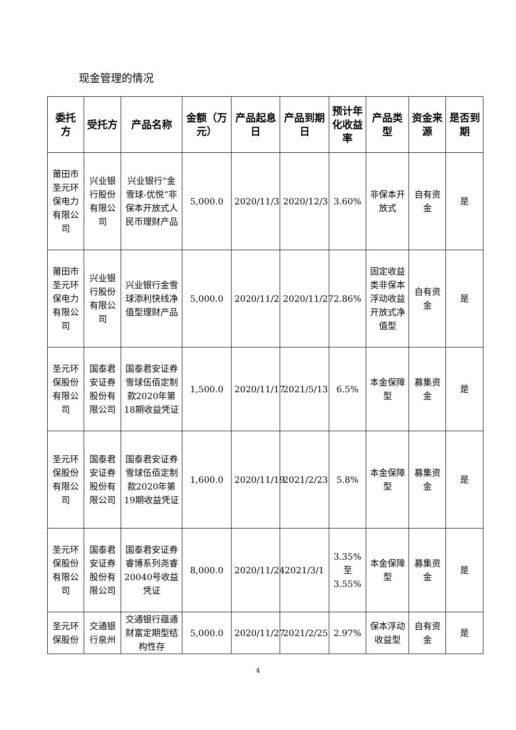现金管理的情况
| 委托方 | 受托方 | 产品名称 | 金额（万元） | 产品起息日 | 产品到期日 | 预计年化收益率 | 产品类型 | 资金来源 | 是否到期 |
| --- | --- | --- | --- | --- | --- | --- | --- | --- | --- |
| 莆田市圣元环保电力有限公司 | 兴业银行股份有限公司 | 兴业银行“金雪球-优悦”非保本开放式人民币理财产品 | 5,000.0 | 2020/11/3 | 2020/12/3 | 3.60% | 非保本开放式 | 自有资金 | 是 |
| 莆田市圣元环保电力有限公司 | 兴业银行股份有限公司 | 兴业银行金雪球添利快线净值型理财产品 | 5,000.0 | 2020/11/2 | 2020/11/27 | 2.86% | 固定收益类非保本浮动收益开放式净值型 | 自有资金 | 是 |
| 圣元环保股份有限公司 | 国泰君安证券股份有限公司 | 国泰君安证券雪球伍佰定制款2020年第18期收益凭证 | 1,500.0 | 2020/11/17 | 2021/5/13 | 6.5% | 本金保障型 | 募集资金 | 是 |
| 圣元环保股份有限公司 | 国泰君安证券股份有限公司 | 国泰君安证券雪球伍佰定制款2020年第19期收益凭证 | 1,600.0 | 2020/11/19 | 2021/2/23 | 5.8% | 本金保障型 | 募集资金 | 是 |
| 圣元环保股份有限公司 | 国泰君安证券股份有限公司 | 国泰君安证券睿博系列尧睿20040号收益凭证 | 8,000.0 | 2020/11/24 | 2021/3/1 | 3.35%至3.55% | 本金保障型 | 募集资金 | 是 |
| 圣元环保股份 | 交通银行泉州 | 交通银行蕴通财富定期型结构性存 | 5,000.0 | 2020/11/27 | 2021/2/25 | 2.97% | 保本浮动收益型 | 自有资金 | 是 |
4